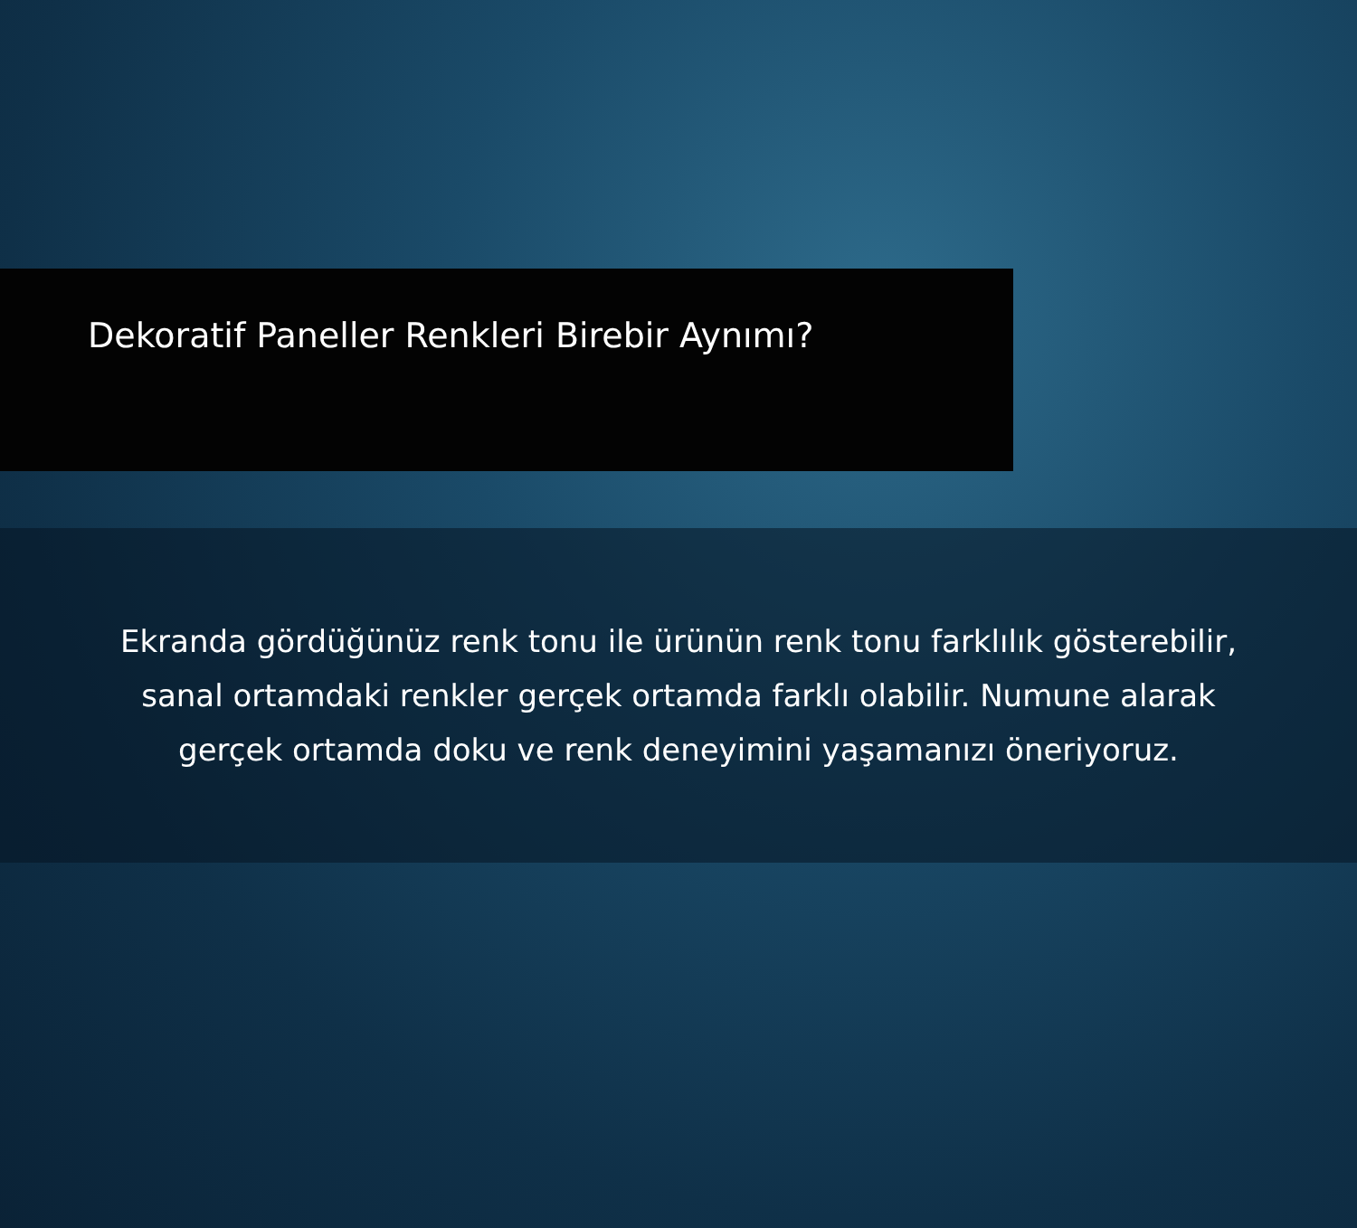Dekoratif Paneller Renkleri Birebir Aynımı?
Ekranda gördüğünüz renk tonu ile ürünün renk tonu farklılık gösterebilir,
sanal ortamdaki renkler gerçek ortamda farklı olabilir. Numune alarak
gerçek ortamda doku ve renk deneyimini yaşamanızı öneriyoruz.